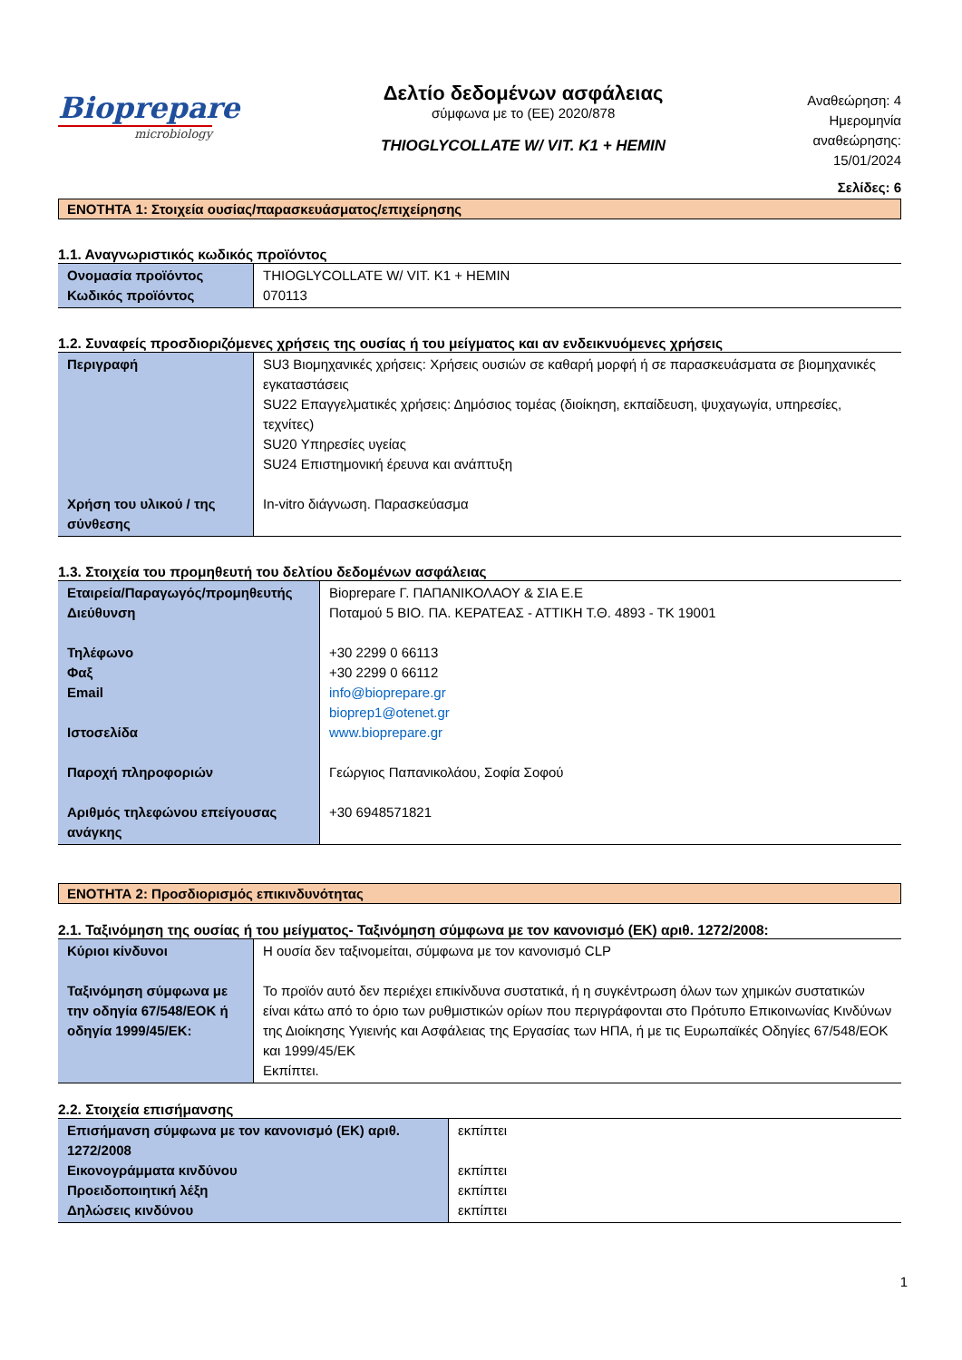Bioprepare
microbiology
Δελτίο δεδομένων ασφάλειας
σύμφωνα με το (ΕΕ) 2020/878
THIOGLYCOLLATE W/ VIT. K1 + HEMIN
Αναθεώρηση: 4
Ημερομηνία
αναθεώρησης:
15/01/2024
Σελίδες: 6
ΕΝΟΤΗΤΑ 1: Στοιχεία ουσίας/παρασκευάσματος/επιχείρησης
1.1. Αναγνωριστικός κωδικός προϊόντος
| Ονομασία προϊόντος Κωδικός προϊόντος | THIOGLYCOLLATE W/ VIT. K1 + HEMIN 070113 |
1.2. Συναφείς προσδιοριζόμενες χρήσεις της ουσίας ή του μείγματος και αν ενδεικνυόμενες χρήσεις
| Περιγραφή | SU3 Βιομηχανικές χρήσεις: Χρήσεις ουσιών σε καθαρή μορφή ή σε παρασκευάσματα σε βιομηχανικές εγκαταστάσεις SU22 Επαγγελματικές χρήσεις: Δημόσιος τομέας (διοίκηση, εκπαίδευση, ψυχαγωγία, υπηρεσίες, τεχνίτες) SU20 Υπηρεσίες υγείας SU24 Επιστημονική έρευνα και ανάπτυξη |
| Χρήση του υλικού / της σύνθεσης | In-vitro διάγνωση. Παρασκεύασμα |
1.3. Στοιχεία του προμηθευτή του δελτίου δεδομένων ασφάλειας
| Εταιρεία/Παραγωγός/προμηθευτής Διεύθυνση Τηλέφωνο Φαξ Email Ιστοσελίδα Παροχή πληροφοριών Αριθμός τηλεφώνου επείγουσας ανάγκης | Bioprepare Γ. ΠΑΠΑΝΙΚΟΛΑΟΥ & ΣΙΑ Ε.Ε Ποταμού 5 ΒΙΟ. ΠΑ. ΚΕΡΑΤΕΑΣ - ΑΤΤΙΚΗ Τ.Θ. 4893 - ΤΚ 19001 +30 2299 0 66113 +30 2299 0 66112 info@bioprepare.gr bioprep1@otenet.gr www.bioprepare.gr Γεώργιος Παπανικολάου, Σοφία Σοφού +30 6948571821 |
ΕΝΟΤΗΤΑ 2: Προσδιορισμός επικινδυνότητας
2.1. Ταξινόμηση της ουσίας ή του μείγματος- Ταξινόμηση σύμφωνα με τον κανονισμό (ΕΚ) αριθ. 1272/2008:
| Κύριοι κίνδυνοι Ταξινόμηση σύμφωνα με την οδηγία 67/548/ΕΟΚ ή οδηγία 1999/45/ΕΚ: | Η ουσία δεν ταξινομείται, σύμφωνα με τον κανονισμό CLP Το προϊόν αυτό δεν περιέχει επικίνδυνα συστατικά, ή η συγκέντρωση όλων των χημικών συστατικών είναι κάτω από το όριο των ρυθμιστικών ορίων που περιγράφονται στο Πρότυπο Επικοινωνίας Κινδύνων της Διοίκησης Υγιεινής και Ασφάλειας της Εργασίας των ΗΠΑ, ή με τις Ευρωπαϊκές Οδηγίες 67/548/ΕΟΚ και 1999/45/ΕΚ Εκπίπτει. |
2.2. Στοιχεία επισήμανσης
| Επισήμανση σύμφωνα με τον κανονισμό (ΕΚ) αριθ. 1272/2008 Εικονογράμματα κινδύνου Προειδοποιητική λέξη Δηλώσεις κινδύνου | εκπίπτει εκπίπτει εκπίπτει εκπίπτει |
1